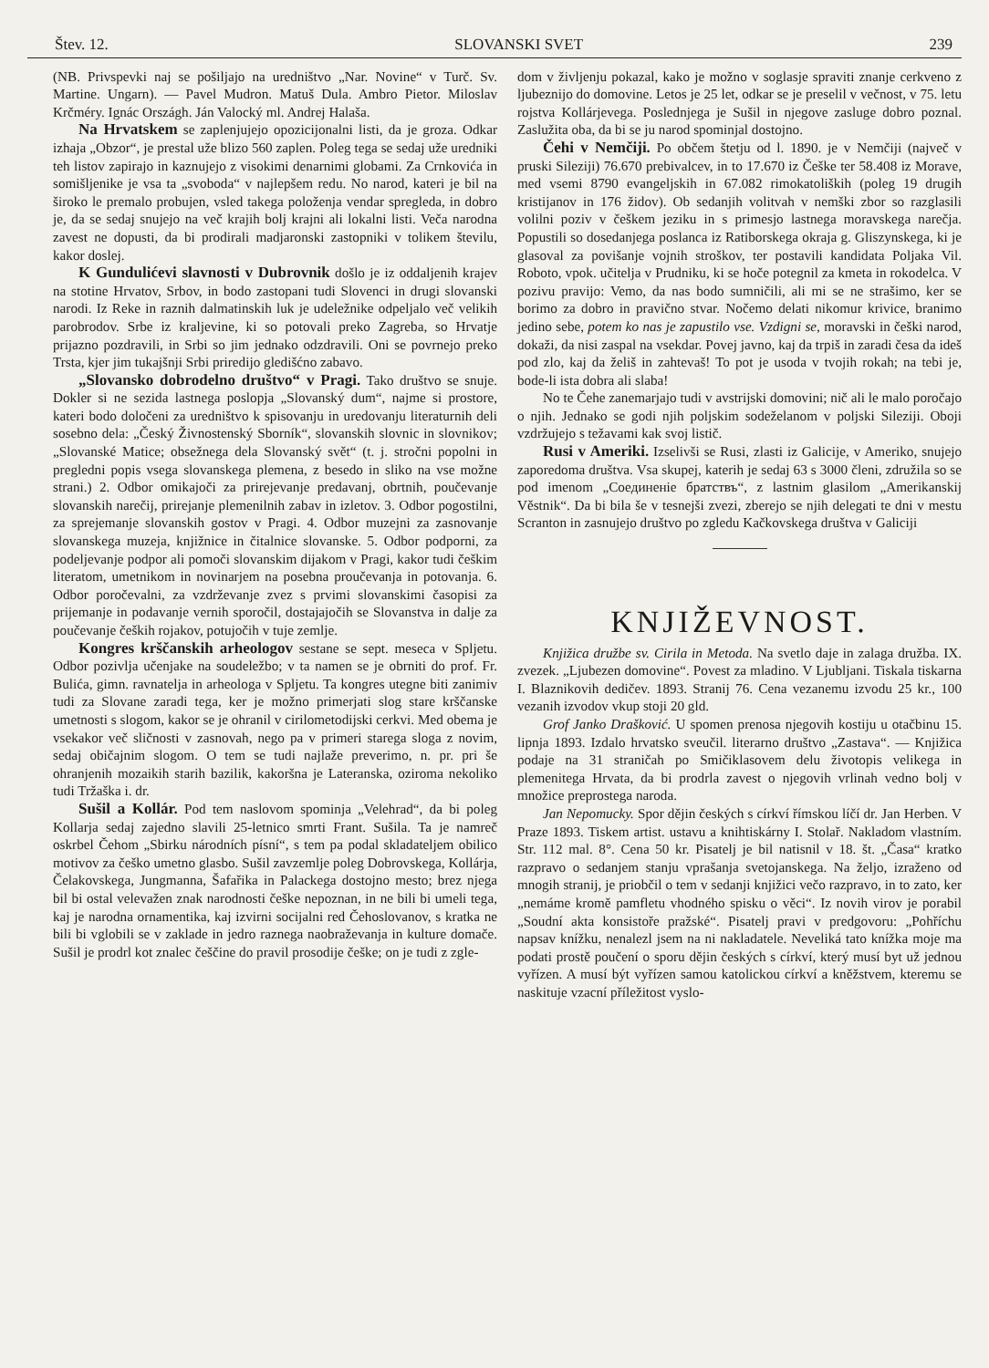Štev. 12. SLOVANSKI SVET 239
(NB. Privspevki naj se pošiljajo na uredništvo „Nar. Novine“ v Turč. Sv. Martine. Ungarn). — Pavel Mudron. Matuš Dula. Ambro Pietor. Miloslav Krčméry. Ignác Országh. Ján Valocký ml. Andrej Halaša.
Na Hrvatskem se zaplenjujejo opozicijonalni listi, da je groza. Odkar izhaja „Obzor“, je prestal uže blizo 560 zaplen. Poleg tega se sedaj uže uredniki teh listov zapirajo in kaznujejo z visokimi denarnimi globami. Za Crnkovića in somišljenike je vsa ta „svoboda“ v najlepšem redu. No narod, kateri je bil na široko le premalo probujen, vsled takega položenja vendar spregleda, in dobro je, da se sedaj snujejo na več krajih bolj krajni ali lokalni listi. Veča narodna zavest ne dopusti, da bi prodirali madjaronski zastopniki v tolikem številu, kakor doslej.
K Gundulićevi slavnosti v Dubrovnik došlo je iz oddaljenih krajev na stotine Hrvatov, Srbov, in bodo zastopani tudi Slovenci in drugi slovanski narodi. Iz Reke in raznih dalmatinskih luk je udeležnike odpeljalo več velikih parobrodov. Srbe iz kraljevine, ki so potovali preko Zagreba, so Hrvatje prijazno pozdravili, in Srbi so jim jednako odzdravili. Oni se povrnejo preko Trsta, kjer jim tukajšnji Srbi priredijo gledišćno zabavo.
„Slovansko dobrodelno društvo“ v Pragi. Tako društvo se snuje. Dokler si ne sezida lastnega poslopja „Slovanský dum“, najme si prostore, kateri bodo določeni za uredništvo k spisovanju in uredovanju literaturnih deli sosebno dela: „Český Živnostenský Sborník“, slovanskih slovnic in slovnikov; „Slovanské Matice; obsežnega dela Slovanský svět“ (t. j. stročni popolni in pregledni popis vsega slovanskega plemena, z besedo in sliko na vse možne strani.) 2. Odbor omikajoči za prirejevanje predavanj, obrtnih, poučevanje slovanskih narečij, prirejanje plemenilnih zabav in izletov. 3. Odbor pogostilni, za sprejemanje slovanskih gostov v Pragi. 4. Odbor muzejni za zasnovanje slovanskega muzeja, knjižnice in čitalnice slovanske. 5. Odbor podporni, za podeljevanje podpor ali pomoči slovanskim dijakom v Pragi, kakor tudi češkim literatom, umetnikom in novinarjem na posebna proučevanja in potovanja. 6. Odbor poročevalni, za vzdrževanje zvez s prvimi slovanskimi časopisi za prijemanje in podavanje vernih sporočil, dostajajočih se Slovanstva in dalje za poučevanje čeških rojakov, potujočih v tuje zemlje.
Kongres krščanskih arheologov sestane se sept. meseca v Spljetu. Odbor pozivlja učenjake na soudeležbo; v ta namen se je obrniti do prof. Fr. Bulića, gimn. ravnatelja in arheologa v Spljetu. Ta kongres utegne biti zanimiv tudi za Slovane zaradi tega, ker je možno primerjati slog stare krščanske umetnosti s slogom, kakor se je ohranil v cirilometodijski cerkvi. Med obema je vsekakor več sličnosti v zasnovah, nego pa v primeri starega sloga z novim, sedaj običajnim slogom. O tem se tudi najlaže preverimo, n. pr. pri še ohranjenih mozaikih starih bazilik, kakoršna je Lateranska, oziroma nekoliko tudi Tržaška i. dr.
Sušil a Kollár. Pod tem naslovom spominja „Velehrad“, da bi poleg Kollarja sedaj zajedno slavili 25-letnico smrti Frant. Sušila. Ta je namreč oskrbel Čehom „Sbirku národních písní“, s tem pa podal skladateljem obilico motivov za češko umetno glasbo. Sušil zavzemlje poleg Dobrovskega, Kollárja, Čelakovskega, Jungmanna, Šafařika in Palackega dostojno mesto; brez njega bil bi ostal velevažen znak narodnosti češke nepoznan, in ne bili bi umeli tega, kaj je narodna ornamentika, kaj izvirni socijalni red Čehoslovanov, s kratka ne bili bi vglobili se v zaklade in jedro raznega naobraževanja in kulture domače. Sušil je prodrl kot znalec češčine do pravil prosodije češke; on je tudi z zgle-
dom v življenju pokazal, kako je možno v soglasje spraviti znanje cerkveno z ljubeznijo do domovine. Letos je 25 let, odkar se je preselil v večnost, v 75. letu rojstva Kollárjevega. Poslednjega je Sušil in njegove zasluge dobro poznal. Zaslužita oba, da bi se ju narod spominjal dostojno.
Čehi v Nemčiji. Po občem štetju od l. 1890. je v Nemčiji (največ v pruski Sileziji) 76.670 prebivalcev, in to 17.670 iz Češke ter 58.408 iz Morave, med vsemi 8790 evangeljskih in 67.082 rimokatoliških (poleg 19 drugih kristijanov in 176 židov). Ob sedanjih volitvah v nemški zbor so razglasili volilni poziv v češkem jeziku in s primesjo lastnega moravskega narečja. Popustili so dosedanjega poslanca iz Ratiborskega okraja g. Gliszynskega, ki je glasoval za povišanje vojnih stroškov, ter postavili kandidata Poljaka Vil. Roboto, vpok. učitelja v Prudniku, ki se hoče potegnil za kmeta in rokodelca. V pozivu pravijo: Vemo, da nas bodo sumničili, ali mi se ne strašimo, ker se borimo za dobro in pravično stvar. Nočemo delati nikomur krivice, branimo jedino sebe, potem ko nas je zapustilo vse. Vzdigni se, moravski in češki narod, dokaži, da nisi zaspal na vsekdar. Povej javno, kaj da trpiš in zaradi česa da ideš pod zlo, kaj da želiš in zahtevaš! To pot je usoda v tvojih rokah; na tebi je, bode-li ista dobra ali slaba!
No te Čehe zanemarjajo tudi v avstrijski domovini; nič ali le malo poročajo o njih. Jednako se godi njih poljskim sodeželanom v poljski Sileziji. Oboji vzdržujejo s težavami kak svoj listič.
Rusi v Ameriki. Izselivši se Rusi, zlasti iz Galicije, v Ameriko, snujejo zaporedoma društva. Vsa skupej, katerih je sedaj 63 s 3000 členi, združila so se pod imenom „Соединеніе братствъ“, z lastnim glasilom „Amerikanskij Věstnik“. Da bi bila še v tesnejši zvezi, zberejo se njih delegati te dni v mestu Scranton in zasnujejo društvo po zgledu Kačkovskega društva v Galiciji
KNJIŽEVNOST.
Knjižica družbe sv. Cirila in Metoda. Na svetlo daje in zalaga družba. IX. zvezek. „Ljubezen domovine“. Povest za mladino. V Ljubljani. Tiskala tiskarna I. Blaznikovih dedičev. 1893. Stranij 76. Cena vezanemu izvodu 25 kr., 100 vezanih izvodov vkup stoji 20 gld.
Grof Janko Drašković. U spomen prenosa njegovih kostiju u otačbinu 15. lipnja 1893. Izdalo hrvatsko sveučil. literarno društvo „Zastava“. — Knjižica podaje na 31 straničah po Smičiklasovem delu životopis velikega in plemenitega Hrvata, da bi prodrla zavest o njegovih vrlinah vedno bolj v množice preprostega naroda.
Jan Nepomucky. Spor dějin českých s církví římskou líčí dr. Jan Herben. V Praze 1893. Tiskem artist. ustavu a knihtiskárny I. Stolař. Nakladom vlastním. Str. 112 mal. 8°. Cena 50 kr. Pisatelj je bil natisnil v 18. št. „Časa“ kratko razpravo o sedanjem stanju vprašanja svetojanskega. Na željo, izraženo od mnogih stranij, je priobčil o tem v sedanji knjižici večo razpravo, in to zato, ker „nemáme kromě pamfletu vhodného spisku o věci“. Iz novih virov je porabil „Soudní akta konsistoře pražské“. Pisatelj pravi v predgovoru: „Pohříchu napsav knížku, nenalezl jsem na ni nakladatele. Neveliká tato knížka moje ma podati prostě poučení o sporu dějin českých s církví, který musí byt už jednou vyřízen. A musí být vyřízen samou katolickou církví a kněžstvem, kteremu se naskituje vzacní příležitost vyslo-